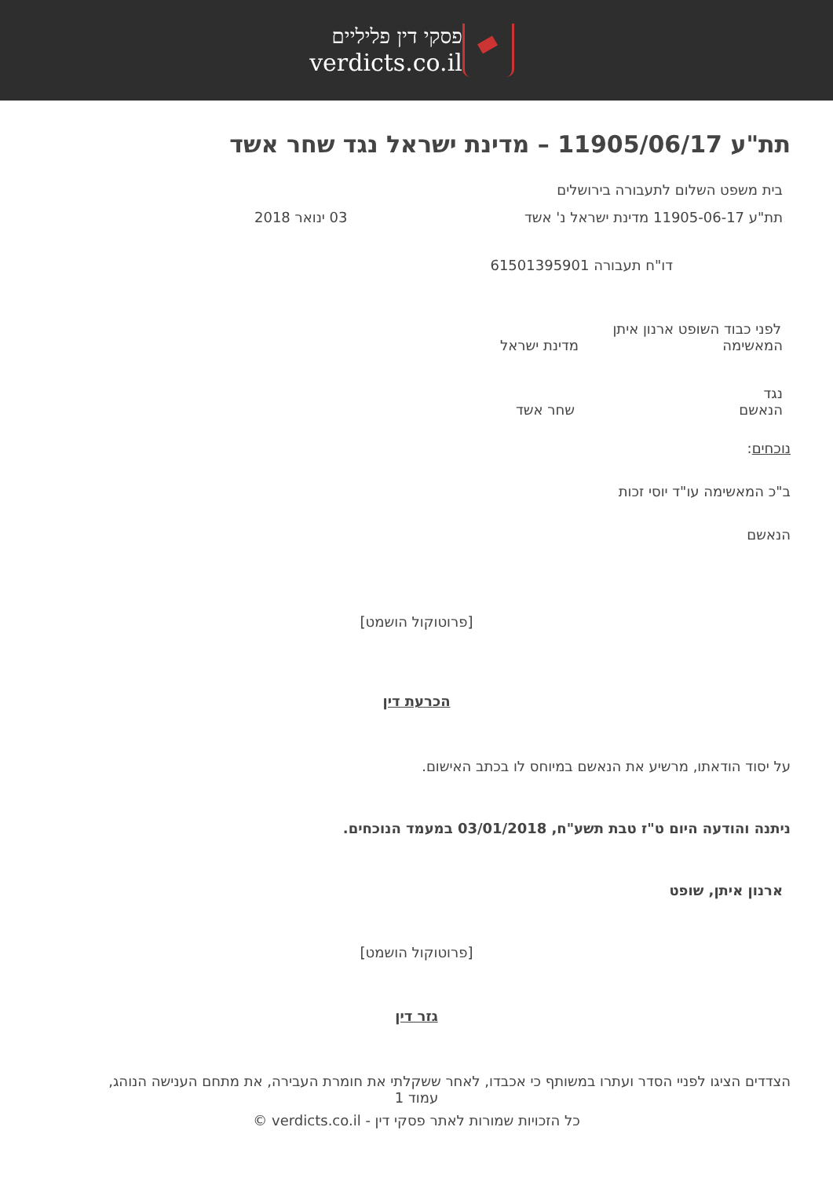פסקי דין פליליים
verdicts.co.il
תת"ע 11905/06/17 – מדינת ישראל נגד שחר אשד
בית משפט השלום לתעבורה בירושלים
תת"ע 11905-06-17 מדינת ישראל נ' אשד 03 ינואר 2018
דו"ח תעבורה 61501395901
לפני כבוד השופט ארנון איתן
המאשימה מדינת ישראל
נגד
הנאשם שחר אשד
נוכחים:
ב"כ המאשימה עו"ד יוסי זכות
הנאשם
[פרוטוקול הושמט]
הכרעת דין
על יסוד הודאתו, מרשיע את הנאשם במיוחס לו בכתב האישום.
ניתנה והודעה היום ט"ז טבת תשע"ח, 03/01/2018 במעמד הנוכחים.
ארנון איתן, שופט
[פרוטוקול הושמט]
גזר דין
הצדדים הציגו לפניי הסדר ועתרו במשותף כי אכבדו, לאחר ששקלתי את חומרת העבירה, את מתחם הענישה הנוהג,
עמוד 1
כל הזכויות שמורות לאתר פסקי דין - verdicts.co.il ©